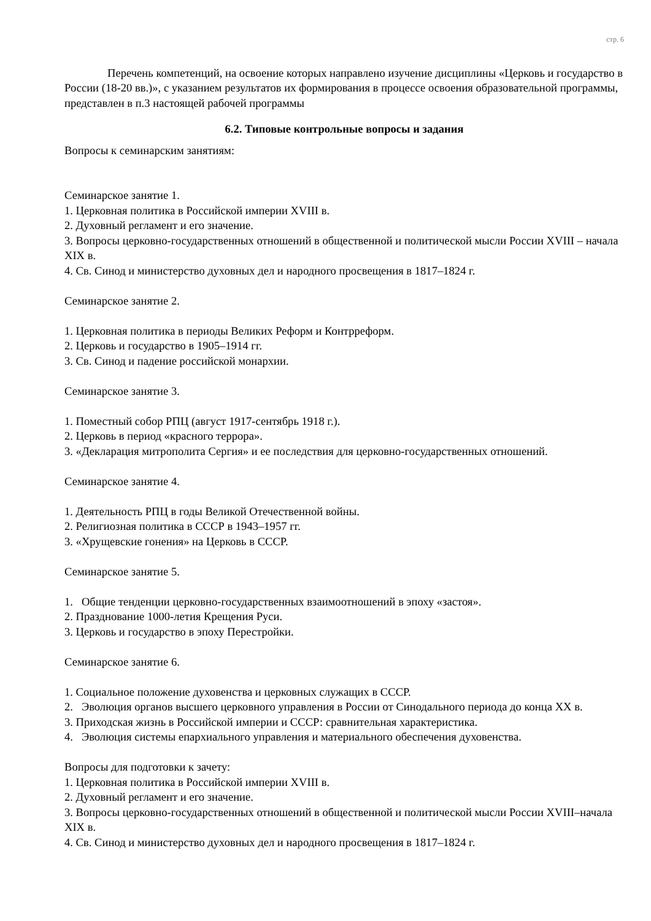стр. 6
Перечень компетенций, на освоение которых направлено изучение дисциплины «Церковь и государство в России (18-20 вв.)», с указанием результатов их формирования в процессе освоения образовательной программы, представлен в п.3 настоящей рабочей программы
6.2. Типовые контрольные вопросы и задания
Вопросы к семинарским занятиям:
Семинарское занятие 1.
1. Церковная политика в Российской империи XVIII в.
2. Духовный регламент и его значение.
3. Вопросы церковно-государственных отношений в общественной и политической мысли России XVIII – начала XIX в.
4. Св. Синод и министерство духовных дел и народного просвещения в 1817–1824 г.
Семинарское занятие 2.
1. Церковная политика в периоды Великих Реформ и Контрреформ.
2. Церковь и государство в 1905–1914 гг.
3. Св. Синод и падение российской монархии.
Семинарское занятие 3.
1. Поместный собор РПЦ (август 1917-сентябрь 1918 г.).
2. Церковь в период «красного террора».
3. «Декларация митрополита Сергия» и ее последствия для церковно-государственных отношений.
Семинарское занятие 4.
1. Деятельность РПЦ в годы Великой Отечественной войны.
2. Религиозная политика в СССР в 1943–1957 гг.
3. «Хрущевские гонения» на Церковь в СССР.
Семинарское занятие 5.
1. Общие тенденции церковно-государственных взаимоотношений в эпоху «застоя».
2. Празднование 1000-летия Крещения Руси.
3. Церковь и государство в эпоху Перестройки.
Семинарское занятие 6.
1. Социальное положение духовенства и церковных служащих в СССР.
2. Эволюция органов высшего церковного управления в России от Синодального периода до конца XX в.
3. Приходская жизнь в Российской империи и СССР: сравнительная характеристика.
4. Эволюция системы епархиального управления и материального обеспечения духовенства.
Вопросы для подготовки к зачету:
1. Церковная политика в Российской империи XVIII в.
2. Духовный регламент и его значение.
3. Вопросы церковно-государственных отношений в общественной и политической мысли России XVIII–начала XIX в.
4. Св. Синод и министерство духовных дел и народного просвещения в 1817–1824 г.